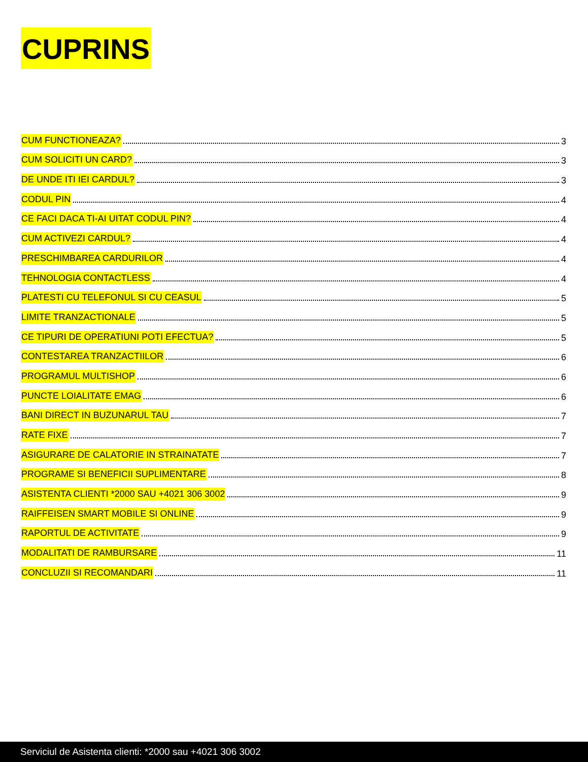CUPRINS
CUM FUNCTIONEAZA? 3
CUM SOLICITI UN CARD? 3
DE UNDE ITI IEI CARDUL? 3
CODUL PIN 4
CE FACI DACA TI-AI UITAT CODUL PIN? 4
CUM ACTIVEZI CARDUL? 4
PRESCHIMBAREA CARDURILOR 4
TEHNOLOGIA CONTACTLESS 4
PLATESTI CU TELEFONUL SI CU CEASUL 5
LIMITE TRANZACTIONALE 5
CE TIPURI DE OPERATIUNI POTI EFECTUA? 5
CONTESTAREA TRANZACTIILOR 6
PROGRAMUL MULTISHOP 6
PUNCTE LOIALITATE EMAG 6
BANI DIRECT IN BUZUNARUL TAU 7
RATE FIXE 7
ASIGURARE DE CALATORIE IN STRAINATATE 7
PROGRAME SI BENEFICII SUPLIMENTARE 8
ASISTENTA CLIENTI *2000 SAU +4021 306 3002 9
RAIFFEISEN SMART MOBILE SI ONLINE 9
RAPORTUL DE ACTIVITATE 9
MODALITATI DE RAMBURSARE 11
CONCLUZII SI RECOMANDARI 11
Serviciul de Asistenta clienti: *2000 sau +4021 306 3002